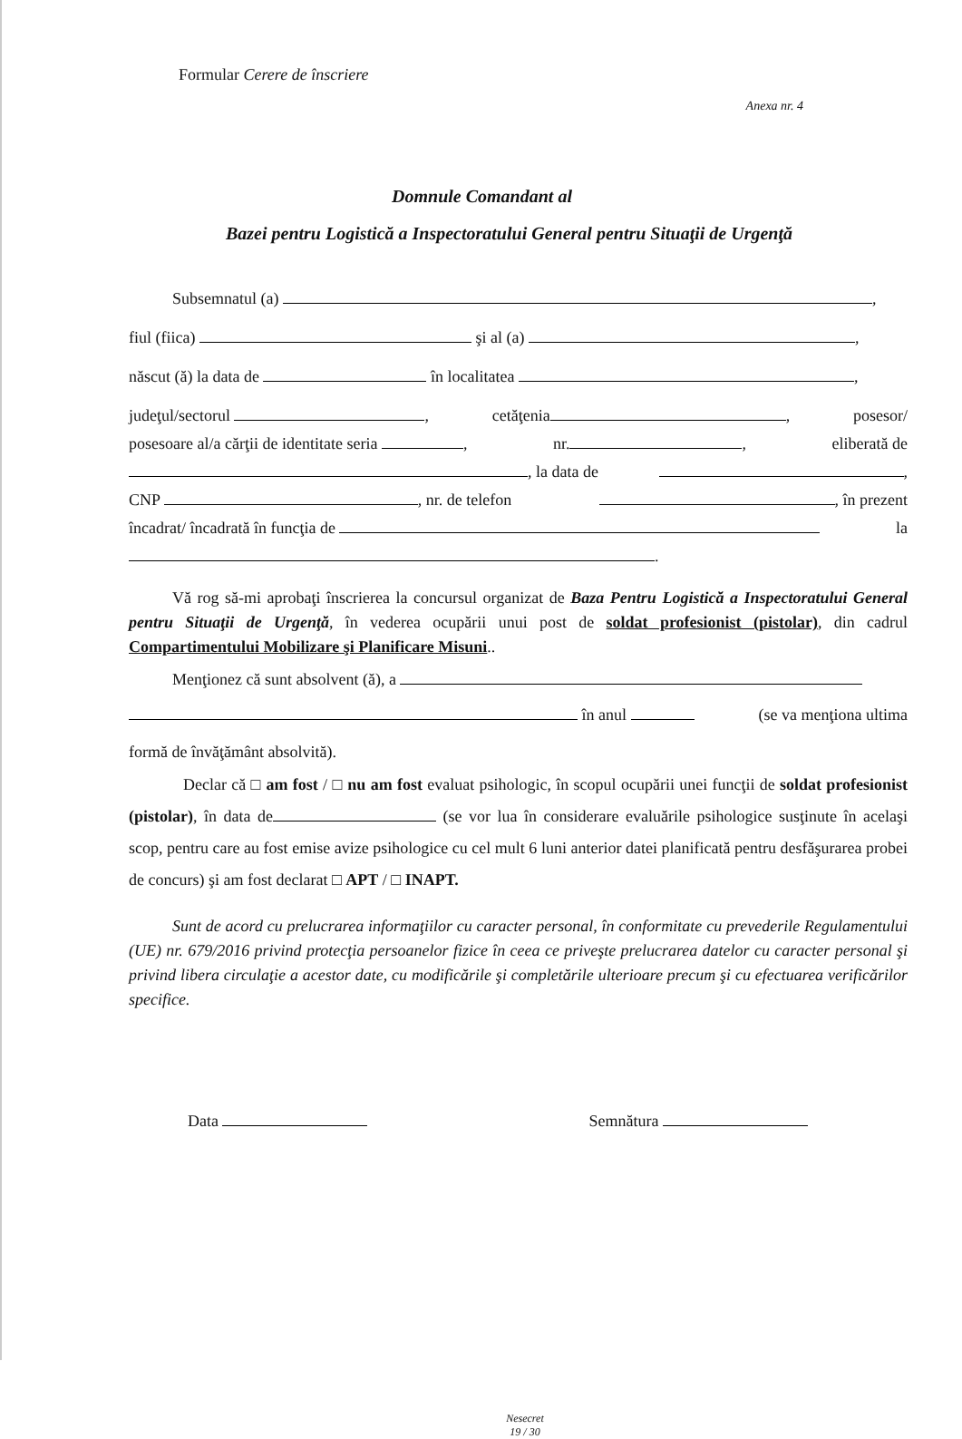Formular Cerere de înscriere
Anexa nr. 4
Domnule Comandant al
Bazei pentru Logistică a Inspectoratului General pentru Situaţii de Urgenţă
Subsemnatul (a) ,
fiul (fiica) şi al (a) ,
născut (ă) la data de în localitatea ,
judeţul/sectorul , cetăţenia , posesor/
posesoare al/a cărţii de identitate seria , nr. , eliberată de
, la data de ,
CNP , nr. de telefon , în prezent
încadrat/ încadrată în funcţia de la
.
Vă rog să-mi aprobaţi înscrierea la concursul organizat de Baza Pentru Logistică a Inspectoratului General pentru Situaţii de Urgenţă, în vederea ocupării unui post de soldat profesionist (pistolar), din cadrul Compartimentului Mobilizare şi Planificare Misuni..
Menţionez că sunt absolvent (ă), a
în anul (se va menţiona ultima
formă de învăţământ absolvită).
Declar că □ am fost / □ nu am fost evaluat psihologic, în scopul ocupării unei funcţii de soldat profesionist (pistolar), în data de (se vor lua în considerare evaluările psihologice susţinute în acelaşi scop, pentru care au fost emise avize psihologice cu cel mult 6 luni anterior datei planificată pentru desfăşurarea probei de concurs) şi am fost declarat □ APT / □ INAPT.
Sunt de acord cu prelucrarea informaţiilor cu caracter personal, în conformitate cu prevederile Regulamentului (UE) nr. 679/2016 privind protecţia persoanelor fizice în ceea ce priveşte prelucrarea datelor cu caracter personal şi privind libera circulaţie a acestor date, cu modificările şi completările ulterioare precum şi cu efectuarea verificărilor specifice.
Data Semnătura
Nesecret
19 / 30